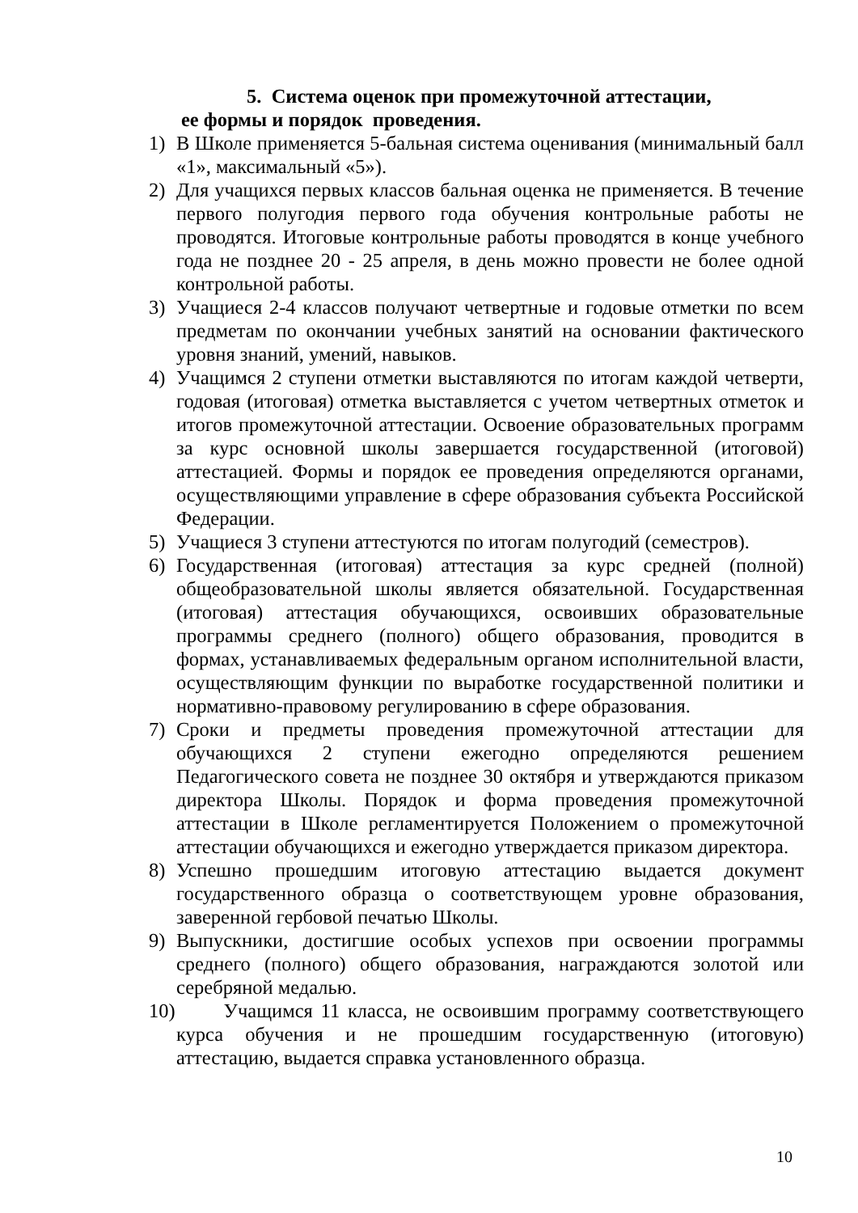5. Система оценок при промежуточной аттестации,
ее формы и порядок проведения.
1) В Школе применяется 5-бальная система оценивания (минимальный балл «1», максимальный «5»).
2) Для учащихся первых классов бальная оценка не применяется. В течение первого полугодия первого года обучения контрольные работы не проводятся. Итоговые контрольные работы проводятся в конце учебного года не позднее 20 - 25 апреля, в день можно провести не более одной контрольной работы.
3) Учащиеся 2-4 классов получают четвертные и годовые отметки по всем предметам по окончании учебных занятий на основании фактического уровня знаний, умений, навыков.
4) Учащимся 2 ступени отметки выставляются по итогам каждой четверти, годовая (итоговая) отметка выставляется с учетом четвертных отметок и итогов промежуточной аттестации. Освоение образовательных программ за курс основной школы завершается государственной (итоговой) аттестацией. Формы и порядок ее проведения определяются органами, осуществляющими управление в сфере образования субъекта Российской Федерации.
5) Учащиеся 3 ступени аттестуются по итогам полугодий (семестров).
6) Государственная (итоговая) аттестация за курс средней (полной) общеобразовательной школы является обязательной. Государственная (итоговая) аттестация обучающихся, освоивших образовательные программы среднего (полного) общего образования, проводится в формах, устанавливаемых федеральным органом исполнительной власти, осуществляющим функции по выработке государственной политики и нормативно-правовому регулированию в сфере образования.
7) Сроки и предметы проведения промежуточной аттестации для обучающихся 2 ступени ежегодно определяются решением Педагогического совета не позднее 30 октября и утверждаются приказом директора Школы. Порядок и форма проведения промежуточной аттестации в Школе регламентируется Положением о промежуточной аттестации обучающихся и ежегодно утверждается приказом директора.
8) Успешно прошедшим итоговую аттестацию выдается документ государственного образца о соответствующем уровне образования, заверенной гербовой печатью Школы.
9) Выпускники, достигшие особых успехов при освоении программы среднего (полного) общего образования, награждаются золотой или серебряной медалью.
10) Учащимся 11 класса, не освоившим программу соответствующего курса обучения и не прошедшим государственную (итоговую) аттестацию, выдается справка установленного образца.
10